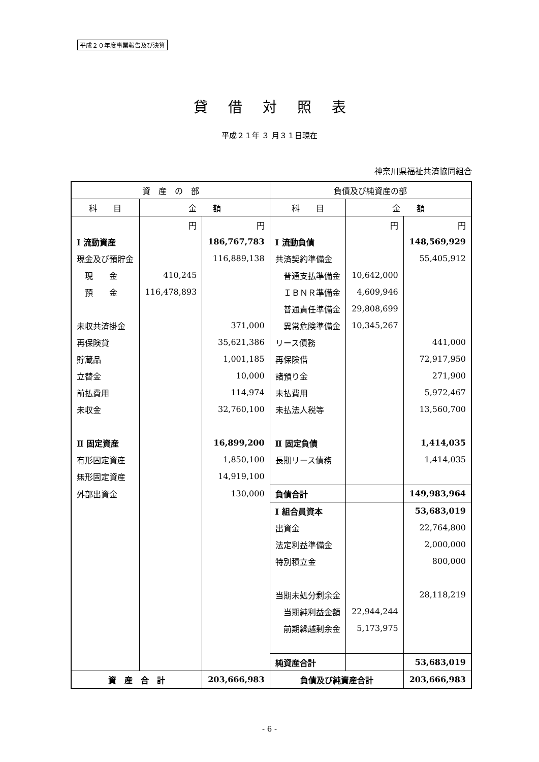平成２０年度事業報告及び決算
貸借対照表
平成２１年 ３ 月３１日現在
神奈川県福祉共済協同組合
| 資 産 の 部 | | | 負債及び純資産の部 | | |
| --- | --- | --- | --- | --- | --- |
| 科 目 | 金 額 | | 科 目 | 金 額 | |
| | 円 | 円 | | 円 | 円 |
| Ⅰ 流動資産 | | 186,767,783 | Ⅰ 流動負債 | | 148,569,929 |
| 現金及び預貯金 | | 116,889,138 | 共済契約準備金 | | 55,405,912 |
| 現 金 | 410,245 | | 普通支払準備金 | 10,642,000 | |
| 預 金 | 116,478,893 | | ＩＢＮＲ準備金 | 4,609,946 | |
| | | | 普通責任準備金 | 29,808,699 | |
| 未収共済掛金 | | 371,000 | 異常危険準備金 | 10,345,267 | |
| 再保険貸 | | 35,621,386 | リース債務 | | 441,000 |
| 貯蔵品 | | 1,001,185 | 再保険借 | | 72,917,950 |
| 立替金 | | 10,000 | 諸預り金 | | 271,900 |
| 前払費用 | | 114,974 | 未払費用 | | 5,972,467 |
| 未収金 | | 32,760,100 | 未払法人税等 | | 13,560,700 |
| Ⅱ 固定資産 | | 16,899,200 | Ⅱ 固定負債 | | 1,414,035 |
| 有形固定資産 | | 1,850,100 | 長期リース債務 | | 1,414,035 |
| 無形固定資産 | | 14,919,100 | | | |
| 外部出資金 | | 130,000 | 負債合計 | | 149,983,964 |
| | | | Ⅰ 組合員資本 | | 53,683,019 |
| | | | 出資金 | | 22,764,800 |
| | | | 法定利益準備金 | | 2,000,000 |
| | | | 特別積立金 | | 800,000 |
| | | | 当期未処分剰余金 | | 28,118,219 |
| | | | 当期純利益金額 | 22,944,244 | |
| | | | 前期繰越剰余金 | 5,173,975 | |
| | | | 純資産合計 | | 53,683,019 |
| 資 産 合 計 | | 203,666,983 | 負債及び純資産合計 | | 203,666,983 |
- 6 -